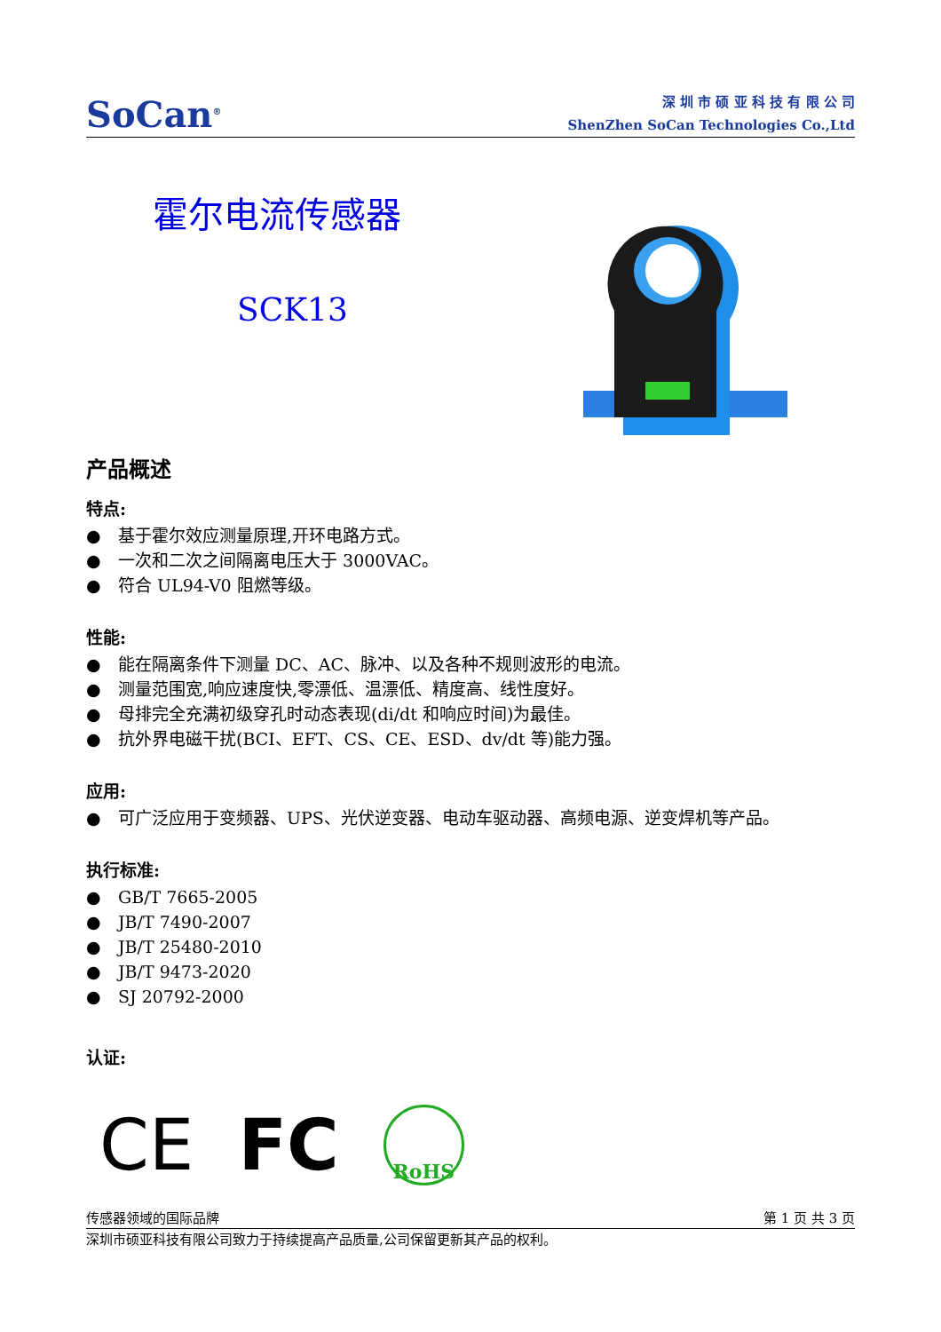SoCan<sup>®</sup>
深 圳 市 硕 亚 科 技 有 限 公 司
ShenZhen SoCan Technologies Co.,Ltd
霍尔电流传感器
SCK13
产品概述
特点:
● 基于霍尔效应测量原理,开环电路方式。
● 一次和二次之间隔离电压大于 3000VAC。
● 符合 UL94-V0 阻燃等级。
性能:
● 能在隔离条件下测量 DC、AC、脉冲、以及各种不规则波形的电流。
● 测量范围宽,响应速度快,零漂低、温漂低、精度高、线性度好。
● 母排完全充满初级穿孔时动态表现(di/dt 和响应时间)为最佳。
● 抗外界电磁干扰(BCI、EFT、CS、CE、ESD、dv/dt 等)能力强。
应用:
● 可广泛应用于变频器、UPS、光伏逆变器、电动车驱动器、高频电源、逆变焊机等产品。
执行标准:
● GB/T 7665-2005
● JB/T 7490-2007
● JB/T 25480-2010
● JB/T 9473-2020
● SJ 20792-2000
认证:
CE FC
RoHS
传感器领域的国际品牌 第 1 页 共 3 页
深圳市硕亚科技有限公司致力于持续提高产品质量,公司保留更新其产品的权利。